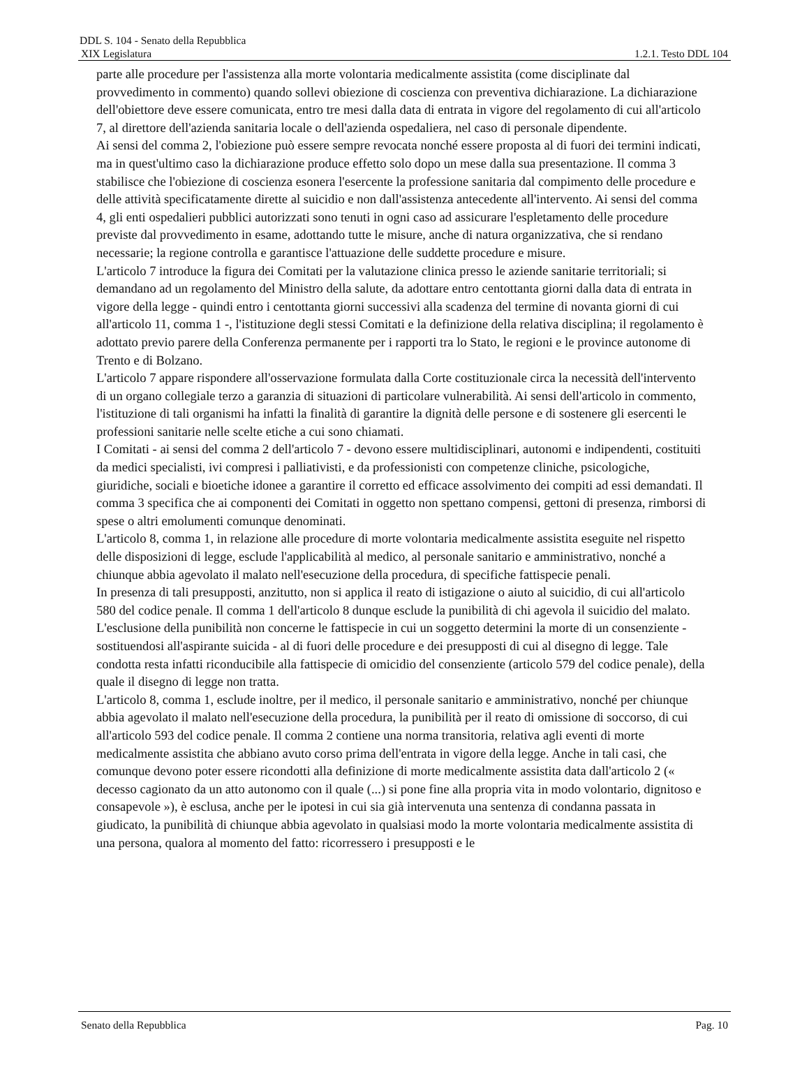DDL S. 104 - Senato della Repubblica
XIX Legislatura 1.2.1. Testo DDL 104
parte alle procedure per l'assistenza alla morte volontaria medicalmente assistita (come disciplinate dal provvedimento in commento) quando sollevi obiezione di coscienza con preventiva dichiarazione. La dichiarazione dell'obiettore deve essere comunicata, entro tre mesi dalla data di entrata in vigore del regolamento di cui all'articolo 7, al direttore dell'azienda sanitaria locale o dell'azienda ospedaliera, nel caso di personale dipendente.
Ai sensi del comma 2, l'obiezione può essere sempre revocata nonché essere proposta al di fuori dei termini indicati, ma in quest'ultimo caso la dichiarazione produce effetto solo dopo un mese dalla sua presentazione. Il comma 3 stabilisce che l'obiezione di coscienza esonera l'esercente la professione sanitaria dal compimento delle procedure e delle attività specificatamente dirette al suicidio e non dall'assistenza antecedente all'intervento. Ai sensi del comma 4, gli enti ospedalieri pubblici autorizzati sono tenuti in ogni caso ad assicurare l'espletamento delle procedure previste dal provvedimento in esame, adottando tutte le misure, anche di natura organizzativa, che si rendano necessarie; la regione controlla e garantisce l'attuazione delle suddette procedure e misure.
L'articolo 7 introduce la figura dei Comitati per la valutazione clinica presso le aziende sanitarie territoriali; si demandano ad un regolamento del Ministro della salute, da adottare entro centottanta giorni dalla data di entrata in vigore della legge - quindi entro i centottanta giorni successivi alla scadenza del termine di novanta giorni di cui all'articolo 11, comma 1 -, l'istituzione degli stessi Comitati e la definizione della relativa disciplina; il regolamento è adottato previo parere della Conferenza permanente per i rapporti tra lo Stato, le regioni e le province autonome di Trento e di Bolzano.
L'articolo 7 appare rispondere all'osservazione formulata dalla Corte costituzionale circa la necessità dell'intervento di un organo collegiale terzo a garanzia di situazioni di particolare vulnerabilità. Ai sensi dell'articolo in commento, l'istituzione di tali organismi ha infatti la finalità di garantire la dignità delle persone e di sostenere gli esercenti le professioni sanitarie nelle scelte etiche a cui sono chiamati.
I Comitati - ai sensi del comma 2 dell'articolo 7 - devono essere multidisciplinari, autonomi e indipendenti, costituiti da medici specialisti, ivi compresi i palliativisti, e da professionisti con competenze cliniche, psicologiche, giuridiche, sociali e bioetiche idonee a garantire il corretto ed efficace assolvimento dei compiti ad essi demandati. Il comma 3 specifica che ai componenti dei Comitati in oggetto non spettano compensi, gettoni di presenza, rimborsi di spese o altri emolumenti comunque denominati.
L'articolo 8, comma 1, in relazione alle procedure di morte volontaria medicalmente assistita eseguite nel rispetto delle disposizioni di legge, esclude l'applicabilità al medico, al personale sanitario e amministrativo, nonché a chiunque abbia agevolato il malato nell'esecuzione della procedura, di specifiche fattispecie penali.
In presenza di tali presupposti, anzitutto, non si applica il reato di istigazione o aiuto al suicidio, di cui all'articolo 580 del codice penale. Il comma 1 dell'articolo 8 dunque esclude la punibilità di chi agevola il suicidio del malato. L'esclusione della punibilità non concerne le fattispecie in cui un soggetto determini la morte di un consenziente - sostituendosi all'aspirante suicida - al di fuori delle procedure e dei presupposti di cui al disegno di legge. Tale condotta resta infatti riconducibile alla fattispecie di omicidio del consenziente (articolo 579 del codice penale), della quale il disegno di legge non tratta.
L'articolo 8, comma 1, esclude inoltre, per il medico, il personale sanitario e amministrativo, nonché per chiunque abbia agevolato il malato nell'esecuzione della procedura, la punibilità per il reato di omissione di soccorso, di cui all'articolo 593 del codice penale. Il comma 2 contiene una norma transitoria, relativa agli eventi di morte medicalmente assistita che abbiano avuto corso prima dell'entrata in vigore della legge. Anche in tali casi, che comunque devono poter essere ricondotti alla definizione di morte medicalmente assistita data dall'articolo 2 (« decesso cagionato da un atto autonomo con il quale (...) si pone fine alla propria vita in modo volontario, dignitoso e consapevole »), è esclusa, anche per le ipotesi in cui sia già intervenuta una sentenza di condanna passata in giudicato, la punibilità di chiunque abbia agevolato in qualsiasi modo la morte volontaria medicalmente assistita di una persona, qualora al momento del fatto: ricorressero i presupposti e le
Senato della Repubblica Pag. 10